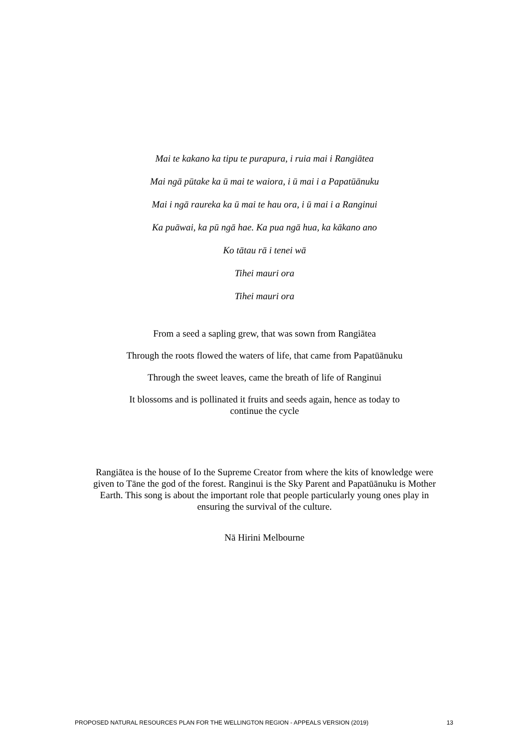Mai te kakano ka tipu te purapura, i ruia mai i Rangiātea
Mai ngā pūtake ka ū mai te waiora, i ū mai i a Papatūānuku
Mai i ngā raureka ka ū mai te hau ora, i ū mai i a Ranginui
Ka puāwai, ka pū ngā hae. Ka pua ngā hua, ka kākano ano
Ko tātau rā i tenei wā
Tihei mauri ora
Tihei mauri ora
From a seed a sapling grew, that was sown from Rangiātea
Through the roots flowed the waters of life, that came from Papatūānuku
Through the sweet leaves, came the breath of life of Ranginui
It blossoms and is pollinated it fruits and seeds again, hence as today to
continue the cycle
Rangiātea is the house of Io the Supreme Creator from where the kits of knowledge were given to Tāne the god of the forest. Ranginui is the Sky Parent and Papatūānuku is Mother Earth. This song is about the important role that people particularly young ones play in ensuring the survival of the culture.
Nā Hirini Melbourne
PROPOSED NATURAL RESOURCES PLAN FOR THE WELLINGTON REGION - APPEALS VERSION (2019) 13